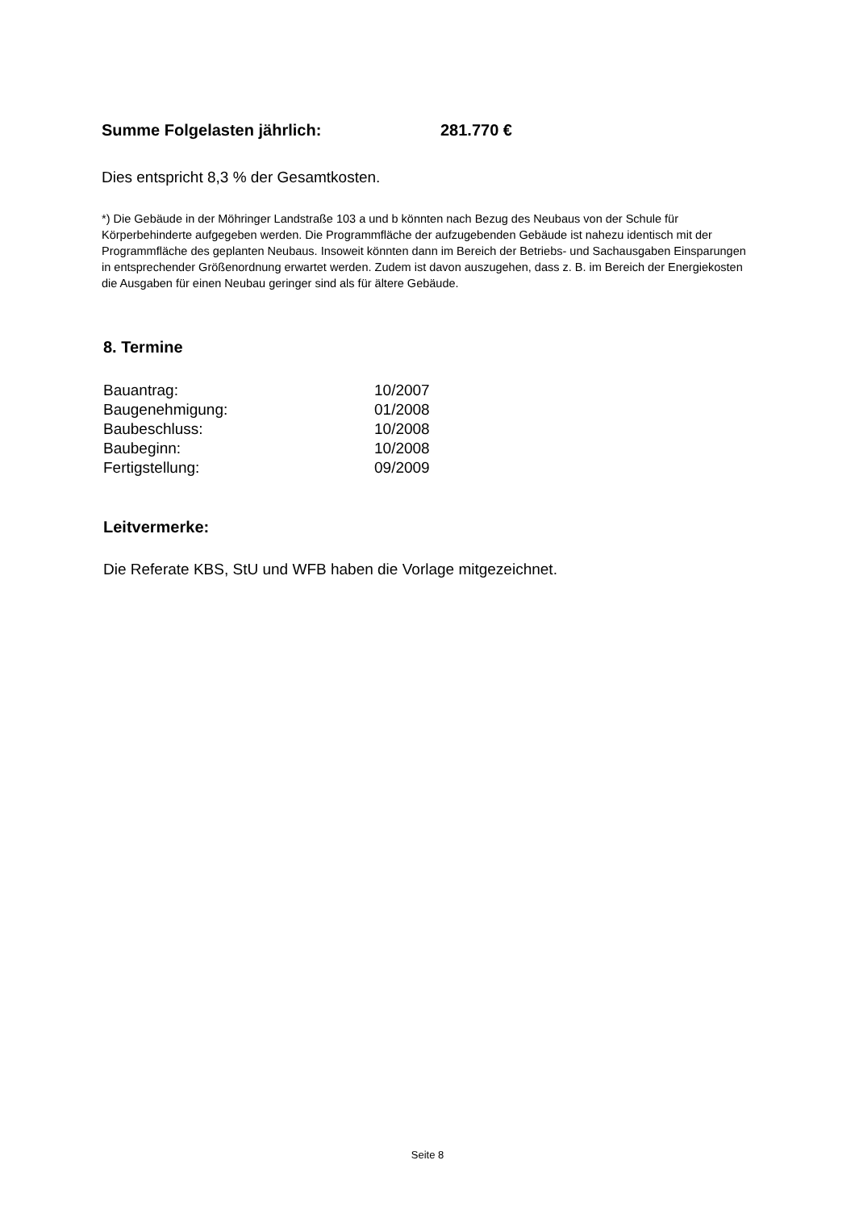Summe Folgelasten jährlich: 281.770 €
Dies entspricht 8,3 % der Gesamtkosten.
*) Die Gebäude in der Möhringer Landstraße 103 a und b könnten nach Bezug des Neubaus von der Schule für Körperbehinderte aufgegeben werden. Die Programmfläche der aufzugebenden Gebäude ist nahezu identisch mit der Programmfläche des geplanten Neubaus. Insoweit könnten dann im Bereich der Betriebs- und Sachausgaben Einsparungen in entsprechender Größenordnung erwartet werden. Zudem ist davon auszugehen, dass z. B. im Bereich der Energiekosten die Ausgaben für einen Neubau geringer sind als für ältere Gebäude.
8. Termine
| Bauantrag: | 10/2007 |
| Baugenehmigung: | 01/2008 |
| Baubeschluss: | 10/2008 |
| Baubeginn: | 10/2008 |
| Fertigstellung: | 09/2009 |
Leitvermerke:
Die Referate KBS, StU und WFB haben die Vorlage mitgezeichnet.
Seite 8